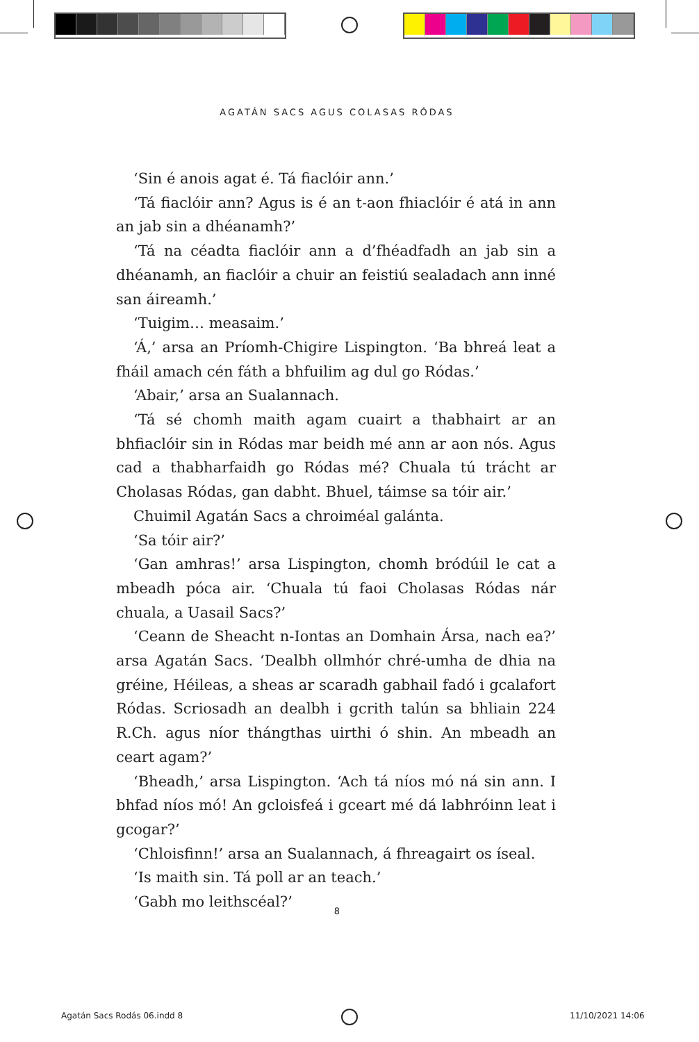AGATÁN SACS AGUS COLASAS RÓDAS
‘Sin é anois agat é. Tá fiaclóir ann.’
‘Tá fiaclóir ann? Agus is é an t-aon fhiaclóir é atá in ann an jab sin a dhéanamh?’
‘Tá na céadta fiaclóir ann a d’fhéadfadh an jab sin a dhéanamh, an fiaclóir a chuir an feistiú sealadach ann inné san áireamh.’
‘Tuigim… measaim.’
‘Á,’ arsa an Príomh-Chigire Lispington. ‘Ba bhreá leat a fháil amach cén fáth a bhfuilim ag dul go Ródas.’
‘Abair,’ arsa an Sualannach.
‘Tá sé chomh maith agam cuairt a thabhairt ar an bhfiaclóir sin in Ródas mar beidh mé ann ar aon nós. Agus cad a thabharfaidh go Ródas mé? Chuala tú trácht ar Cholasas Ródas, gan dabht. Bhuel, táimse sa tóir air.’
Chuimil Agatán Sacs a chroiméal galánta.
‘Sa tóir air?’
‘Gan amhras!’ arsa Lispington, chomh bródúil le cat a mbeadh póca air. ‘Chuala tú faoi Cholasas Ródas nár chuala, a Uasail Sacs?’
‘Ceann de Sheacht n-Iontas an Domhain Ársa, nach ea?’ arsa Agatán Sacs. ‘Dealbh ollmhór chré-umha de dhia na gréine, Héileas, a sheas ar scaradh gabhail fadó i gcalafort Ródas. Scriosadh an dealbh i gcrith talún sa bhliain 224 R.Ch. agus níor thángthas uirthi ó shin. An mbeadh an ceart agam?’
‘Bheadh,’ arsa Lispington. ‘Ach tá níos mó ná sin ann. I bhfad níos mó! An gcloisfeá i gceart mé dá labhróinn leat i gcogar?’
‘Chloisfinn!’ arsa an Sualannach, á fhreagairt os íseal.
‘Is maith sin. Tá poll ar an teach.’
‘Gabh mo leithscéal?’
8
Agatán Sacs Rodás 06.indd 8 11/10/2021 14:06